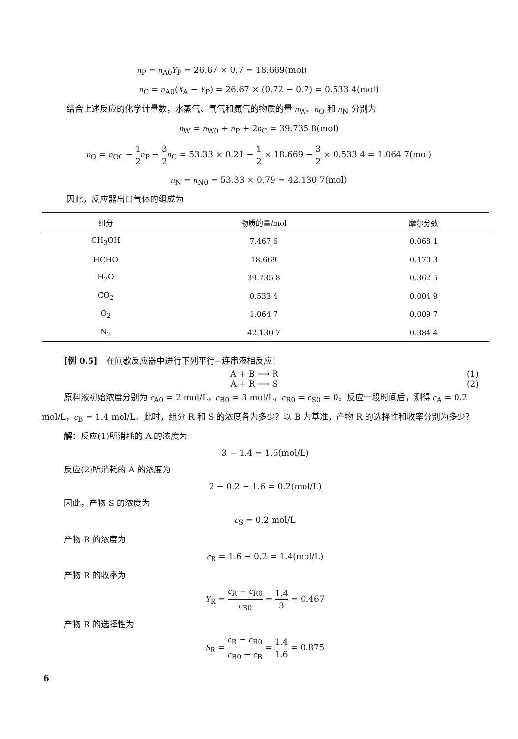n<sub>P</sub> = n<sub>A0</sub>Y<sub>P</sub> = 26.67 × 0.7 = 18.669(mol)
n<sub>C</sub> = n<sub>A0</sub>(X<sub>A</sub> − Y<sub>P</sub>) = 26.67 × (0.72 − 0.7) = 0.533 4(mol)
结合上述反应的化学计量数，水蒸气、氧气和氮气的物质的量 n<sub>W</sub>、n<sub>O</sub> 和 n<sub>N</sub> 分别为
n<sub>W</sub> = n<sub>W0</sub> + n<sub>P</sub> + 2n<sub>C</sub> = 39.735 8(mol)
n<sub>O</sub> = n<sub>O0</sub> − 1 2 n<sub>P</sub> − 3 2 n<sub>C</sub> = 53.33 × 0.21 − 1 2 × 18.669 − 3 2 × 0.533 4 = 1.064 7(mol)
n<sub>N</sub> = n<sub>N0</sub> = 53.33 × 0.79 = 42.130 7(mol)
因此，反应器出口气体的组成为
| 组分 | 物质的量/mol | 摩尔分数 |
| --- | --- | --- |
| CH<sub>3</sub>OH | 7.467 6 | 0.068 1 |
| HCHO | 18.669 | 0.170 3 |
| H<sub>2</sub>O | 39.735 8 | 0.362 5 |
| CO<sub>2</sub> | 0.533 4 | 0.004 9 |
| O<sub>2</sub> | 1.064 7 | 0.009 7 |
| N<sub>2</sub> | 42.130 7 | 0.384 4 |
[例 0.5]　在间歇反应器中进行下列平行−连串液相反应：
A + B ⟶ R (1)
A + R ⟶ S (2)
原料液初始浓度分别为 c<sub>A0</sub> = 2 mol/L，c<sub>B0</sub> = 3 mol/L，c<sub>R0</sub> = c<sub>S0</sub> = 0。反应一段时间后，测得 c<sub>A</sub> = 0.2 mol/L，c<sub>B</sub> = 1.4 mol/L。此时，组分 R 和 S 的浓度各为多少？以 B 为基准，产物 R 的选择性和收率分别为多少？
解：反应(1)所消耗的 A 的浓度为
3 − 1.4 = 1.6(mol/L)
反应(2)所消耗的 A 的浓度为
2 − 0.2 − 1.6 = 0.2(mol/L)
因此，产物 S 的浓度为
c<sub>S</sub> = 0.2 mol/L
产物 R 的浓度为
c<sub>R</sub> = 1.6 − 0.2 = 1.4(mol/L)
产物 R 的收率为
Y<sub>R</sub> = c<sub>R</sub> − c<sub>R0</sub> c<sub>B0</sub> = 1.4 3 = 0.467
产物 R 的选择性为
S<sub>R</sub> = c<sub>R</sub> − c<sub>R0</sub> c<sub>B0</sub> − c<sub>B</sub> = 1.4 1.6 = 0.875
6